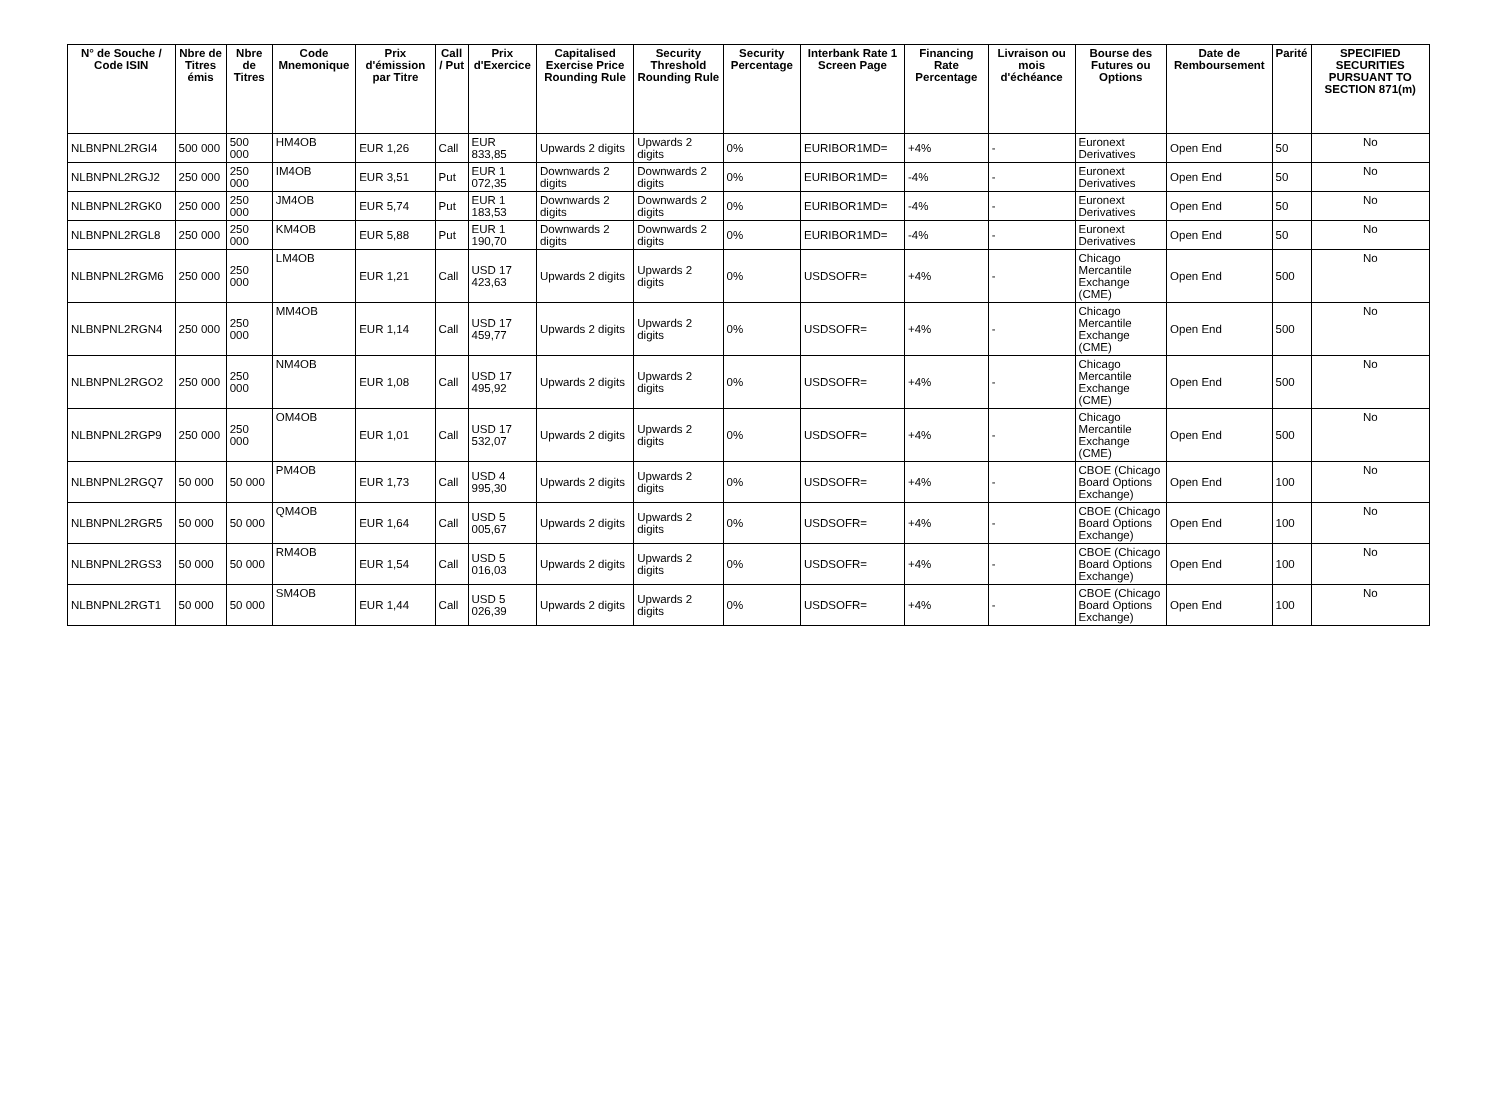| N° de Souche / Code ISIN | Nbre de Titres émis | Nbre de Titres | Code Mnemonique | Prix d'émission par Titre | Call / Put | Prix d'Exercice | Capitalised Exercise Price Rounding Rule | Security Threshold Rounding Rule | Security Percentage | Interbank Rate 1 Screen Page | Financing Rate Percentage | Livraison ou mois d'échéance | Bourse des Futures ou Options | Date de Remboursement | Parité | SPECIFIED SECURITIES PURSUANT TO SECTION 871(m) |
| --- | --- | --- | --- | --- | --- | --- | --- | --- | --- | --- | --- | --- | --- | --- | --- | --- |
| NLBNPNL2RGI4 | 500 000 | 500 000 | HM4OB | EUR 1,26 | Call | EUR 833,85 | Upwards 2 digits | Upwards 2 digits | 0% | EURIBOR1MD= | +4% | - | Euronext Derivatives | Open End | 50 | No |
| NLBNPNL2RGJ2 | 250 000 | 250 000 | IM4OB | EUR 3,51 | Put | EUR 1 072,35 | Downwards 2 digits | Downwards 2 digits | 0% | EURIBOR1MD= | -4% | - | Euronext Derivatives | Open End | 50 | No |
| NLBNPNL2RGK0 | 250 000 | 250 000 | JM4OB | EUR 5,74 | Put | EUR 1 183,53 | Downwards 2 digits | Downwards 2 digits | 0% | EURIBOR1MD= | -4% | - | Euronext Derivatives | Open End | 50 | No |
| NLBNPNL2RGL8 | 250 000 | 250 000 | KM4OB | EUR 5,88 | Put | EUR 1 190,70 | Downwards 2 digits | Downwards 2 digits | 0% | EURIBOR1MD= | -4% | - | Euronext Derivatives | Open End | 50 | No |
| NLBNPNL2RGM6 | 250 000 | 250 000 | LM4OB | EUR 1,21 | Call | USD 17 423,63 | Upwards 2 digits | Upwards 2 digits | 0% | USDSOFR= | +4% | - | Chicago Mercantile Exchange (CME) | Open End | 500 | No |
| NLBNPNL2RGN4 | 250 000 | 250 000 | MM4OB | EUR 1,14 | Call | USD 17 459,77 | Upwards 2 digits | Upwards 2 digits | 0% | USDSOFR= | +4% | - | Chicago Mercantile Exchange (CME) | Open End | 500 | No |
| NLBNPNL2RGO2 | 250 000 | 250 000 | NM4OB | EUR 1,08 | Call | USD 17 495,92 | Upwards 2 digits | Upwards 2 digits | 0% | USDSOFR= | +4% | - | Chicago Mercantile Exchange (CME) | Open End | 500 | No |
| NLBNPNL2RGP9 | 250 000 | 250 000 | OM4OB | EUR 1,01 | Call | USD 17 532,07 | Upwards 2 digits | Upwards 2 digits | 0% | USDSOFR= | +4% | - | Chicago Mercantile Exchange (CME) | Open End | 500 | No |
| NLBNPNL2RGQ7 | 50 000 | 50 000 | PM4OB | EUR 1,73 | Call | USD 4 995,30 | Upwards 2 digits | Upwards 2 digits | 0% | USDSOFR= | +4% | - | CBOE (Chicago Board Options Exchange) | Open End | 100 | No |
| NLBNPNL2RGR5 | 50 000 | 50 000 | QM4OB | EUR 1,64 | Call | USD 5 005,67 | Upwards 2 digits | Upwards 2 digits | 0% | USDSOFR= | +4% | - | CBOE (Chicago Board Options Exchange) | Open End | 100 | No |
| NLBNPNL2RGS3 | 50 000 | 50 000 | RM4OB | EUR 1,54 | Call | USD 5 016,03 | Upwards 2 digits | Upwards 2 digits | 0% | USDSOFR= | +4% | - | CBOE (Chicago Board Options Exchange) | Open End | 100 | No |
| NLBNPNL2RGT1 | 50 000 | 50 000 | SM4OB | EUR 1,44 | Call | USD 5 026,39 | Upwards 2 digits | Upwards 2 digits | 0% | USDSOFR= | +4% | - | CBOE (Chicago Board Options Exchange) | Open End | 100 | No |